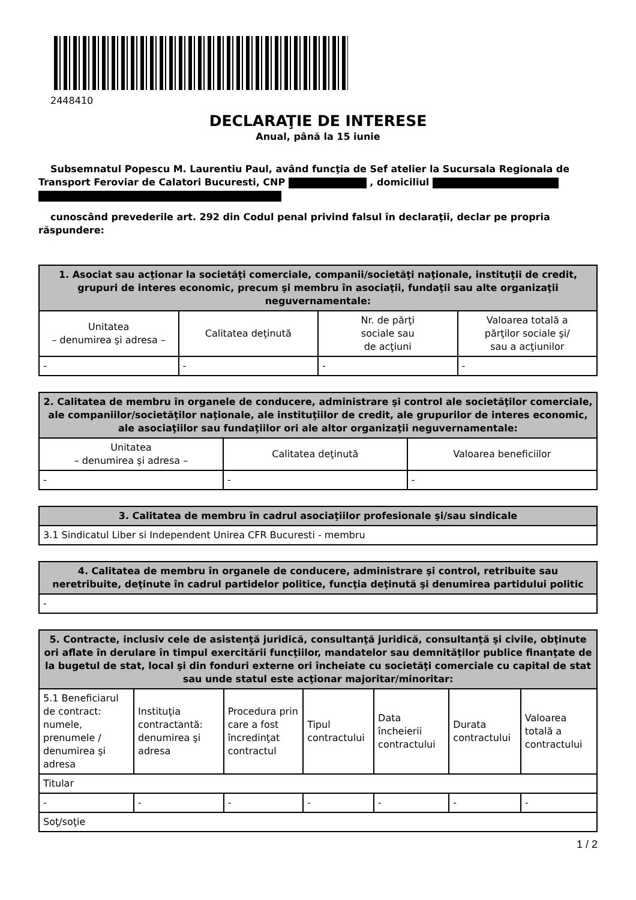2448410
DECLARAŢIE DE INTERESE
Anual, până la 15 iunie
Subsemnatul Popescu M. Laurentiu Paul, având funcţia de Sef atelier la Sucursala Regionala de Transport Feroviar de Calatori Bucuresti, CNP , domiciliul
cunoscând prevederile art. 292 din Codul penal privind falsul în declaraţii, declar pe propria răspundere:
| 1. Asociat sau acţionar la societăţi comerciale, companii/societăţi naţionale, instituţii de credit, grupuri de interes economic, precum şi membru în asociaţii, fundaţii sau alte organizaţii neguvernamentale: | | | |
| --- | --- | --- | --- |
| Unitatea – denumirea şi adresa – | Calitatea deţinută | Nr. de părţi sociale sau de acţiuni | Valoarea totală a părţilor sociale şi/ sau a acţiunilor |
| - | - | - | - |
| 2. Calitatea de membru în organele de conducere, administrare şi control ale societăţilor comerciale, ale companiilor/societăţilor naţionale, ale instituţiilor de credit, ale grupurilor de interes economic, ale asociaţiilor sau fundaţiilor ori ale altor organizaţii neguvernamentale: | | |
| --- | --- | --- |
| Unitatea – denumirea şi adresa – | Calitatea deţinută | Valoarea beneficiilor |
| - | - | - |
| 3. Calitatea de membru în cadrul asociaţiilor profesionale şi/sau sindicale |
| --- |
| 3.1 Sindicatul Liber si Independent Unirea CFR Bucuresti - membru |
| 4. Calitatea de membru în organele de conducere, administrare şi control, retribuite sau neretribuite, deţinute în cadrul partidelor politice, funcţia deţinută şi denumirea partidului politic |
| --- |
| - |
| 5. Contracte, inclusiv cele de asistenţă juridică, consultanţă juridică, consultanţă şi civile, obţinute ori aflate în derulare în timpul exercitării funcţiilor, mandatelor sau demnităţilor publice finanţate de la bugetul de stat, local şi din fonduri externe ori încheiate cu societăţi comerciale cu capital de stat sau unde statul este acţionar majoritar/minoritar: | | | | | | |
| --- | --- | --- | --- | --- | --- | --- |
| 5.1 Beneficiarul de contract: numele, prenumele / denumirea şi adresa | Instituţia contractantă: denumirea şi adresa | Procedura prin care a fost încredinţat contractul | Tipul contractului | Data încheierii contractului | Durata contractului | Valoarea totală a contractului |
| Titular | | | | | | |
| - | - | - | - | - | - | - |
| Soţ/soţie | | | | | | |
1 / 2